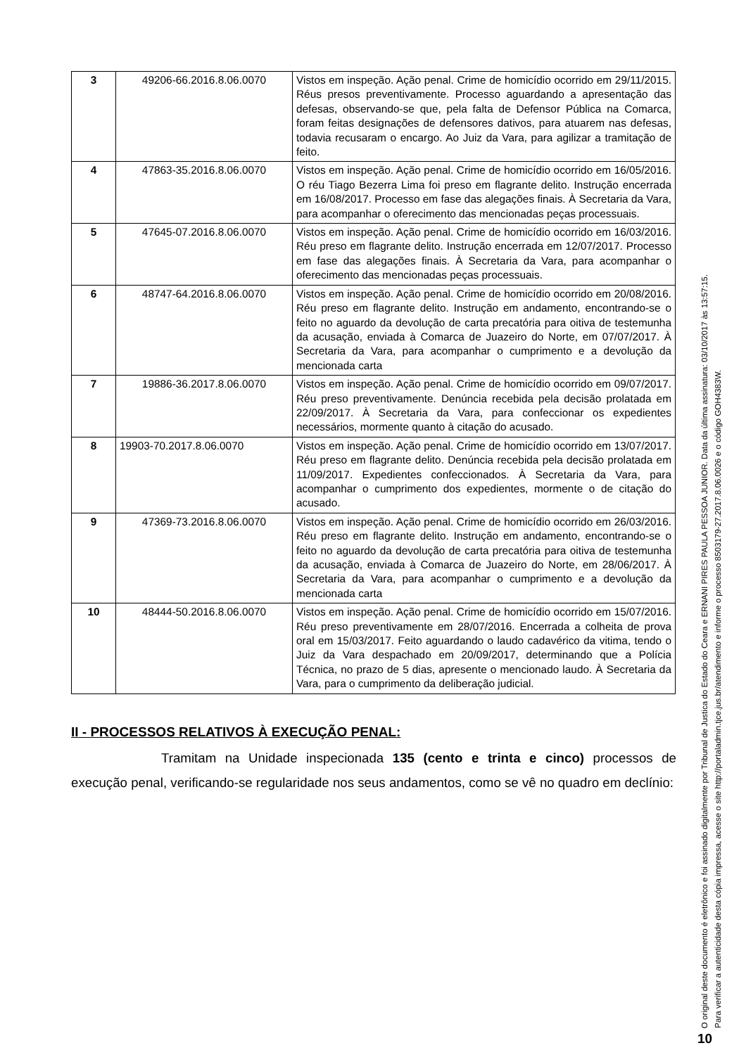| 3 | 49206-66.2016.8.06.0070 | Vistos em inspeção. Ação penal. Crime de homicídio ocorrido em 29/11/2015. Réus presos preventivamente. Processo aguardando a apresentação das defesas, observando-se que, pela falta de Defensor Pública na Comarca, foram feitas designações de defensores dativos, para atuarem nas defesas, todavia recusaram o encargo. Ao Juiz da Vara, para agilizar a tramitação de feito. |
| 4 | 47863-35.2016.8.06.0070 | Vistos em inspeção. Ação penal. Crime de homicídio ocorrido em 16/05/2016. O réu Tiago Bezerra Lima foi preso em flagrante delito. Instrução encerrada em 16/08/2017. Processo em fase das alegações finais. À Secretaria da Vara, para acompanhar o oferecimento das mencionadas peças processuais. |
| 5 | 47645-07.2016.8.06.0070 | Vistos em inspeção. Ação penal. Crime de homicídio ocorrido em 16/03/2016. Réu preso em flagrante delito. Instrução encerrada em 12/07/2017. Processo em fase das alegações finais. À Secretaria da Vara, para acompanhar o oferecimento das mencionadas peças processuais. |
| 6 | 48747-64.2016.8.06.0070 | Vistos em inspeção. Ação penal. Crime de homicídio ocorrido em 20/08/2016. Réu preso em flagrante delito. Instrução em andamento, encontrando-se o feito no aguardo da devolução de carta precatória para oitiva de testemunha da acusação, enviada à Comarca de Juazeiro do Norte, em 07/07/2017. À Secretaria da Vara, para acompanhar o cumprimento e a devolução da mencionada carta |
| 7 | 19886-36.2017.8.06.0070 | Vistos em inspeção. Ação penal. Crime de homicídio ocorrido em 09/07/2017. Réu preso preventivamente. Denúncia recebida pela decisão prolatada em 22/09/2017. À Secretaria da Vara, para confeccionar os expedientes necessários, mormente quanto à citação do acusado. |
| 8 | 19903-70.2017.8.06.0070 | Vistos em inspeção. Ação penal. Crime de homicídio ocorrido em 13/07/2017. Réu preso em flagrante delito. Denúncia recebida pela decisão prolatada em 11/09/2017. Expedientes confeccionados. À Secretaria da Vara, para acompanhar o cumprimento dos expedientes, mormente o de citação do acusado. |
| 9 | 47369-73.2016.8.06.0070 | Vistos em inspeção. Ação penal. Crime de homicídio ocorrido em 26/03/2016. Réu preso em flagrante delito. Instrução em andamento, encontrando-se o feito no aguardo da devolução de carta precatória para oitiva de testemunha da acusação, enviada à Comarca de Juazeiro do Norte, em 28/06/2017. À Secretaria da Vara, para acompanhar o cumprimento e a devolução da mencionada carta |
| 10 | 48444-50.2016.8.06.0070 | Vistos em inspeção. Ação penal. Crime de homicídio ocorrido em 15/07/2016. Réu preso preventivamente em 28/07/2016. Encerrada a colheita de prova oral em 15/03/2017. Feito aguardando o laudo cadavérico da vitima, tendo o Juiz da Vara despachado em 20/09/2017, determinando que a Polícia Técnica, no prazo de 5 dias, apresente o mencionado laudo. À Secretaria da Vara, para o cumprimento da deliberação judicial. |
II - PROCESSOS RELATIVOS À EXECUÇÃO PENAL:
Tramitam na Unidade inspecionada 135 (cento e trinta e cinco) processos de execução penal, verificando-se regularidade nos seus andamentos, como se vê no quadro em declínio:
O original deste documento é eletrônico e foi assinado digitalmente por Tribunal de Justica do Estado do Ceara e ERNANI PIRES PAULA PESSOA JUNIOR. Data da última assinatura: 03/10/2017 às 13:57:15.
Para verificar a autenticidade desta cópia impressa, acesse o site http://portaladmin.tjce.jus.br/atendimento e informe o processo 8503179-27.2017.8.06.0026 e o código GOH4383W.
10